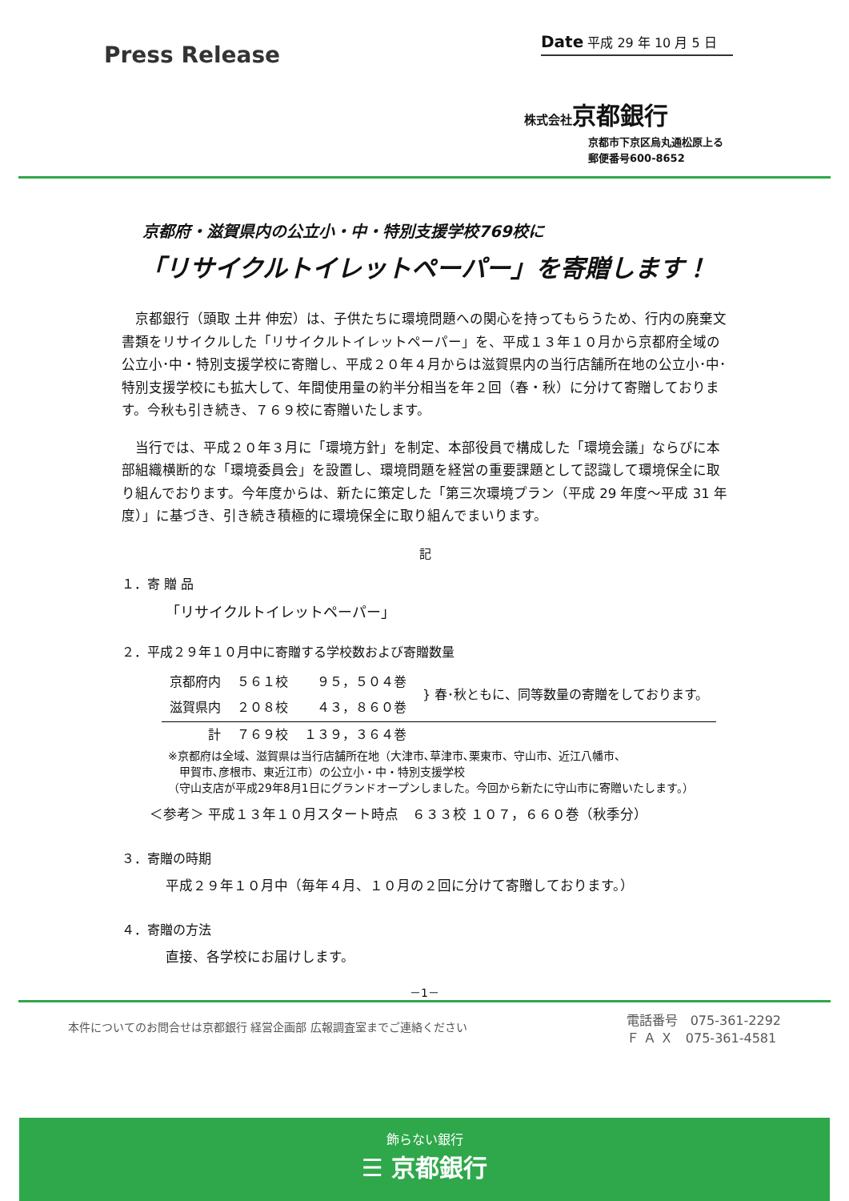Press Release
Date 平成 29 年 10 月 5 日
株式会社京都銀行
京都市下京区烏丸通松原上る
郵便番号600-8652
京都府・滋賀県内の公立小・中・特別支援学校769校に
「リサイクルトイレットペーパー」を寄贈します！
京都銀行（頭取 土井 伸宏）は、子供たちに環境問題への関心を持ってもらうため、行内の廃棄文書類をリサイクルした「リサイクルトイレットペーパー」を、平成１３年１０月から京都府全域の公立小･中・特別支援学校に寄贈し、平成２０年４月からは滋賀県内の当行店舗所在地の公立小･中･特別支援学校にも拡大して、年間使用量の約半分相当を年２回（春・秋）に分けて寄贈しております。今秋も引き続き、７６９校に寄贈いたします。
当行では、平成２０年３月に「環境方針」を制定、本部役員で構成した「環境会議」ならびに本部組織横断的な「環境委員会」を設置し、環境問題を経営の重要課題として認識して環境保全に取り組んでおります。今年度からは、新たに策定した「第三次環境プラン（平成 29 年度～平成 31 年度）」に基づき、引き続き積極的に環境保全に取り組んでまいります。
記
１．寄 贈 品
「リサイクルトイレットペーパー」
２．平成２９年１０月中に寄贈する学校数および寄贈数量
| 京都府内 | ５６１校 | ９５，５０４巻 | } 春･秋ともに、同等数量の寄贈をしております。 |
| 滋賀県内 | ２０８校 | ４３，８６０巻 | |
| 計 | ７６９校 | １３９，３６４巻 | |
※京都府は全域、滋賀県は当行店舗所在地（大津市､草津市､栗東市、守山市、近江八幡市、
　甲賀市､彦根市、東近江市）の公立小・中・特別支援学校
（守山支店が平成29年8月1日にグランドオープンしました。今回から新たに守山市に寄贈いたします。）
＜参考＞ 平成１３年１０月スタート時点　６３３校 １０７，６６０巻（秋季分）
３．寄贈の時期
平成２９年１０月中（毎年４月、１０月の２回に分けて寄贈しております。）
４．寄贈の方法
直接、各学校にお届けします。
－1－
本件についてのお問合せは京都銀行 経営企画部 広報調査室までご連絡ください 電話番号　075-361-2292
Ｆ Ａ Ｘ　075-361-4581
飾らない銀行
☰ 京都銀行